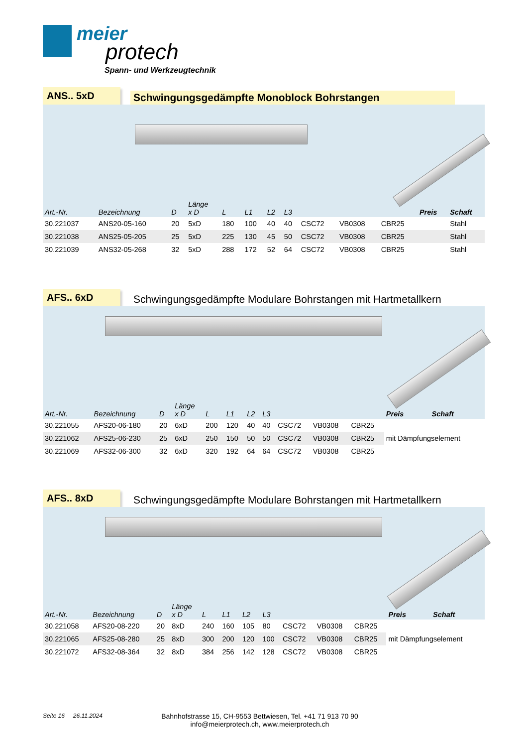meier
protech
Spann- und Werkzeugtechnik
ANS.. 5xD
Schwingungsgedämpfte Monoblock Bohrstangen
| Art.-Nr. | Bezeichnung | D | Länge x D | L | L1 | L2 | L3 | | | | Preis | Schaft |
| --- | --- | --- | --- | --- | --- | --- | --- | --- | --- | --- | --- | --- |
| 30.221037 | ANS20-05-160 | 20 | 5xD | 180 | 100 | 40 | 40 | CSC72 | VB0308 | CBR25 | | Stahl |
| 30.221038 | ANS25-05-205 | 25 | 5xD | 225 | 130 | 45 | 50 | CSC72 | VB0308 | CBR25 | | Stahl |
| 30.221039 | ANS32-05-268 | 32 | 5xD | 288 | 172 | 52 | 64 | CSC72 | VB0308 | CBR25 | | Stahl |
AFS.. 6xD
Schwingungsgedämpfte Modulare Bohrstangen mit Hartmetallkern
| Art.-Nr. | Bezeichnung | D | Länge x D | L | L1 | L2 | L3 | | | | Preis | Schaft |
| --- | --- | --- | --- | --- | --- | --- | --- | --- | --- | --- | --- | --- |
| 30.221055 | AFS20-06-180 | 20 | 6xD | 200 | 120 | 40 | 40 | CSC72 | VB0308 | CBR25 | | |
| 30.221062 | AFS25-06-230 | 25 | 6xD | 250 | 150 | 50 | 50 | CSC72 | VB0308 | CBR25 | mit Dämpfungselement | |
| 30.221069 | AFS32-06-300 | 32 | 6xD | 320 | 192 | 64 | 64 | CSC72 | VB0308 | CBR25 | | |
AFS.. 8xD
Schwingungsgedämpfte Modulare Bohrstangen mit Hartmetallkern
| Art.-Nr. | Bezeichnung | D | Länge x D | L | L1 | L2 | L3 | | | | Preis | Schaft |
| --- | --- | --- | --- | --- | --- | --- | --- | --- | --- | --- | --- | --- |
| 30.221058 | AFS20-08-220 | 20 | 8xD | 240 | 160 | 105 | 80 | CSC72 | VB0308 | CBR25 | | |
| 30.221065 | AFS25-08-280 | 25 | 8xD | 300 | 200 | 120 | 100 | CSC72 | VB0308 | CBR25 | mit Dämpfungselement | |
| 30.221072 | AFS32-08-364 | 32 | 8xD | 384 | 256 | 142 | 128 | CSC72 | VB0308 | CBR25 | | |
Seite 16 26.11.2024
Bahnhofstrasse 15, CH-9553 Bettwiesen, Tel. +41 71 913 70 90
info@meierprotech.ch, www.meierprotech.ch